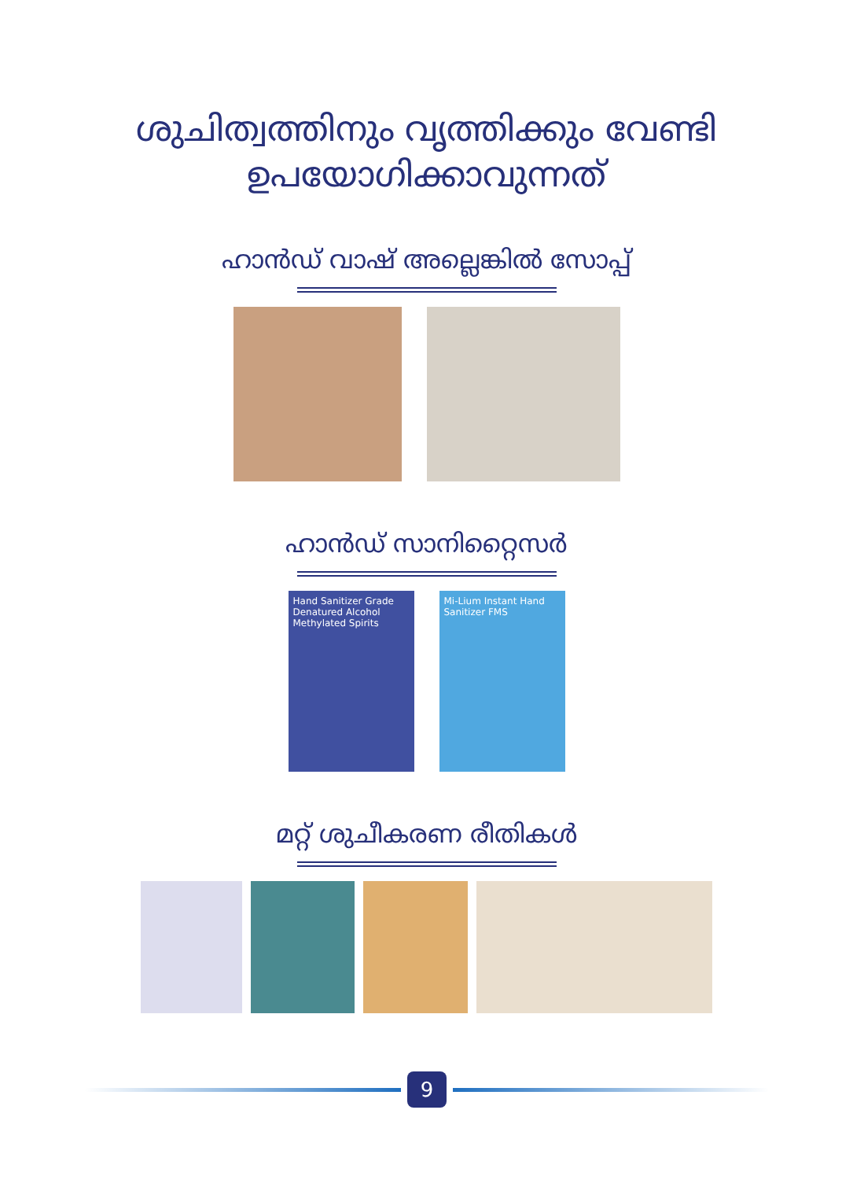ശുചിത്വത്തിനും വൃത്തിക്കും വേണ്ടി
ഉപയോഗിക്കാവുന്നത്
ഹാൻഡ് വാഷ് അല്ലെങ്കിൽ സോപ്പ്
ഹാൻഡ് സാനിറ്റൈസർ
Hand Sanitizer Grade Denatured Alcohol Methylated Spirits
Mi-Lium Instant Hand Sanitizer FMS
മറ്റ് ശുചീകരണ രീതികൾ
9